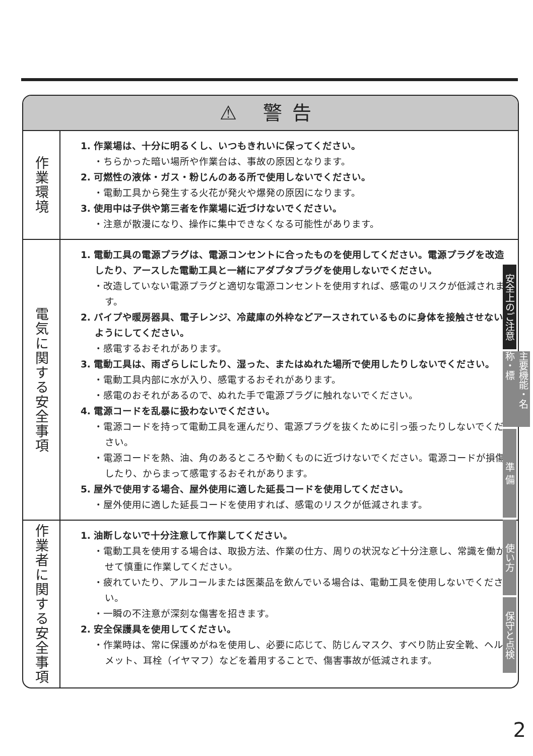⚠ 警告
| 作業環境 | 1. 作業場は、十分に明るくし、いつもきれいに保ってください。 ・ちらかった暗い場所や作業台は、事故の原因となります。 2. 可燃性の液体・ガス・粉じんのある所で使用しないでください。 ・電動工具から発生する火花が発火や爆発の原因になります。 3. 使用中は子供や第三者を作業場に近づけないでください。 ・注意が散漫になり、操作に集中できなくなる可能性があります。 |
| 電気に関する安全事項 | 1. 電動工具の電源プラグは、電源コンセントに合ったものを使用してください。電源プラグを改造したり、アースした電動工具と一緒にアダプタプラグを使用しないでください。 ・改造していない電源プラグと適切な電源コンセントを使用すれば、感電のリスクが低減されます。 2. パイプや暖房器具、電子レンジ、冷蔵庫の外枠などアースされているものに身体を接触させないようにしてください。 ・感電するおそれがあります。 3. 電動工具は、雨ざらしにしたり、湿った、またはぬれた場所で使用したりしないでください。 ・電動工具内部に水が入り、感電するおそれがあります。 ・感電のおそれがあるので、ぬれた手で電源プラグに触れないでください。 4. 電源コードを乱暴に扱わないでください。 ・電源コードを持って電動工具を運んだり、電源プラグを抜くために引っ張ったりしないでください。 ・電源コードを熱、油、角のあるところや動くものに近づけないでください。電源コードが損傷したり、からまって感電するおそれがあります。 5. 屋外で使用する場合、屋外使用に適した延長コードを使用してください。 ・屋外使用に適した延長コードを使用すれば、感電のリスクが低減されます。 |
| 作業者に関する安全事項 | 1. 油断しないで十分注意して作業してください。 ・電動工具を使用する場合は、取扱方法、作業の仕方、周りの状況など十分注意し、常識を働かせて慎重に作業してください。 ・疲れていたり、アルコールまたは医薬品を飲んでいる場合は、電動工具を使用しないでください。 ・一瞬の不注意が深刻な傷害を招きます。 2. 安全保護具を使用してください。 ・作業時は、常に保護めがねを使用し、必要に応じて、防じんマスク、すべり防止安全靴、ヘルメット、耳栓（イヤマフ）などを着用することで、傷害事故が低減されます。 |
安全上のご注意
主要機能・名称・標
準 備
使い方
保守と点検
2